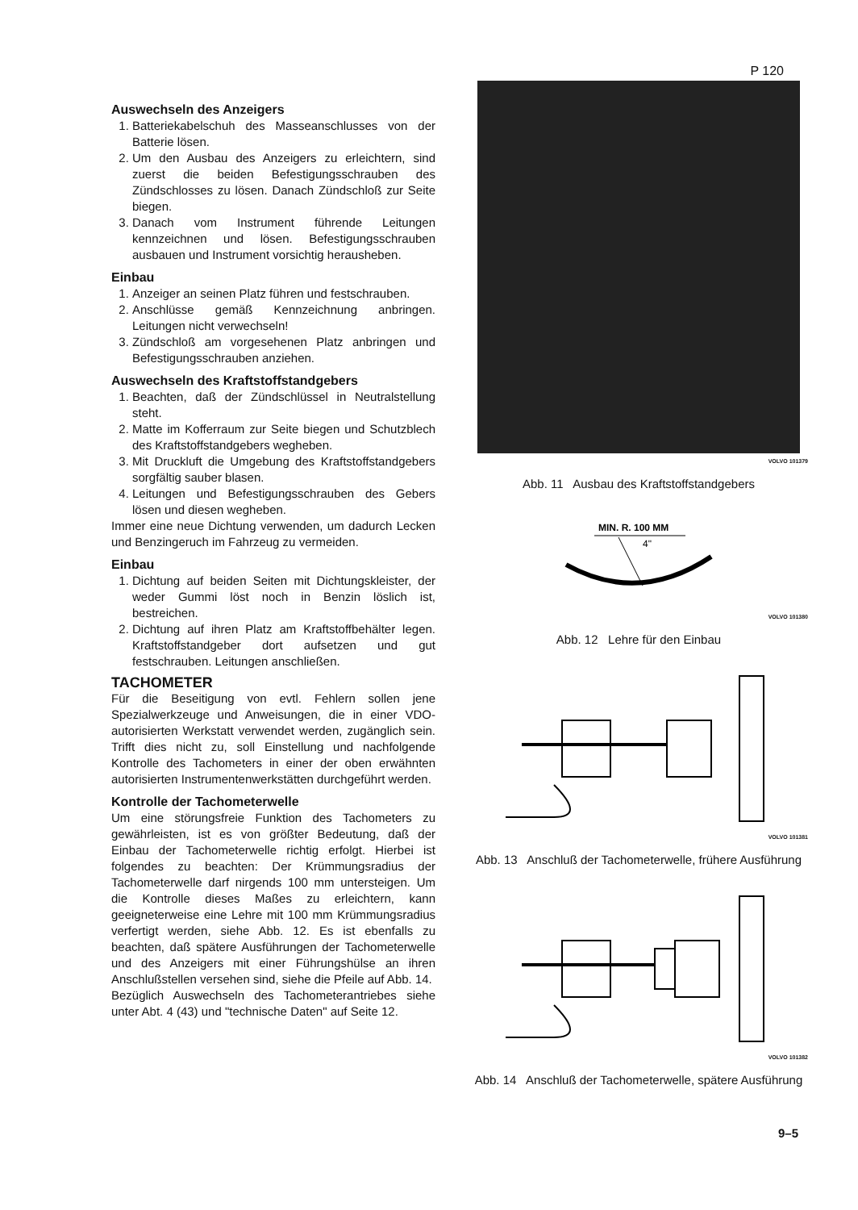P 120
Auswechseln des Anzeigers
1. Batteriekabelschuh des Masseanschlusses von der Batterie lösen.
2. Um den Ausbau des Anzeigers zu erleichtern, sind zuerst die beiden Befestigungsschrauben des Zündschlosses zu lösen. Danach Zündschloß zur Seite biegen.
3. Danach vom Instrument führende Leitungen kennzeichnen und lösen. Befestigungsschrauben ausbauen und Instrument vorsichtig herausheben.
Einbau
1. Anzeiger an seinen Platz führen und festschrauben.
2. Anschlüsse gemäß Kennzeichnung anbringen. Leitungen nicht verwechseln!
3. Zündschloß am vorgesehenen Platz anbringen und Befestigungsschrauben anziehen.
Auswechseln des Kraftstoffstandgebers
1. Beachten, daß der Zündschlüssel in Neutralstellung steht.
2. Matte im Kofferraum zur Seite biegen und Schutzblech des Kraftstoffstandgebers wegheben.
3. Mit Druckluft die Umgebung des Kraftstoffstandgebers sorgfältig sauber blasen.
4. Leitungen und Befestigungsschrauben des Gebers lösen und diesen wegheben.
Immer eine neue Dichtung verwenden, um dadurch Lecken und Benzingeruch im Fahrzeug zu vermeiden.
Einbau
1. Dichtung auf beiden Seiten mit Dichtungskleister, der weder Gummi löst noch in Benzin löslich ist, bestreichen.
2. Dichtung auf ihren Platz am Kraftstoffbehälter legen. Kraftstoffstandgeber dort aufsetzen und gut festschrauben. Leitungen anschließen.
TACHOMETER
Für die Beseitigung von evtl. Fehlern sollen jene Spezialwerkzeuge und Anweisungen, die in einer VDO-autorisierten Werkstatt verwendet werden, zugänglich sein. Trifft dies nicht zu, soll Einstellung und nachfolgende Kontrolle des Tachometers in einer der oben erwähnten autorisierten Instrumentenwerkstätten durchgeführt werden.
Kontrolle der Tachometerwelle
Um eine störungsfreie Funktion des Tachometers zu gewährleisten, ist es von größter Bedeutung, daß der Einbau der Tachometerwelle richtig erfolgt. Hierbei ist folgendes zu beachten: Der Krümmungsradius der Tachometerwelle darf nirgends 100 mm untersteigen. Um die Kontrolle dieses Maßes zu erleichtern, kann geeigneterweise eine Lehre mit 100 mm Krümmungsradius verfertigt werden, siehe Abb. 12. Es ist ebenfalls zu beachten, daß spätere Ausführungen der Tachometerwelle und des Anzeigers mit einer Führungshülse an ihren Anschlußstellen versehen sind, siehe die Pfeile auf Abb. 14.
Bezüglich Auswechseln des Tachometerantriebes siehe unter Abt. 4 (43) und "technische Daten" auf Seite 12.
VOLVO 101379
Abb. 11 Ausbau des Kraftstoffstandgebers
MIN. R. 100 MM
4"
VOLVO 101380
Abb. 12 Lehre für den Einbau
VOLVO 101381
Abb. 13 Anschluß der Tachometerwelle, frühere Ausführung
VOLVO 101382
Abb. 14 Anschluß der Tachometerwelle, spätere Ausführung
9–5